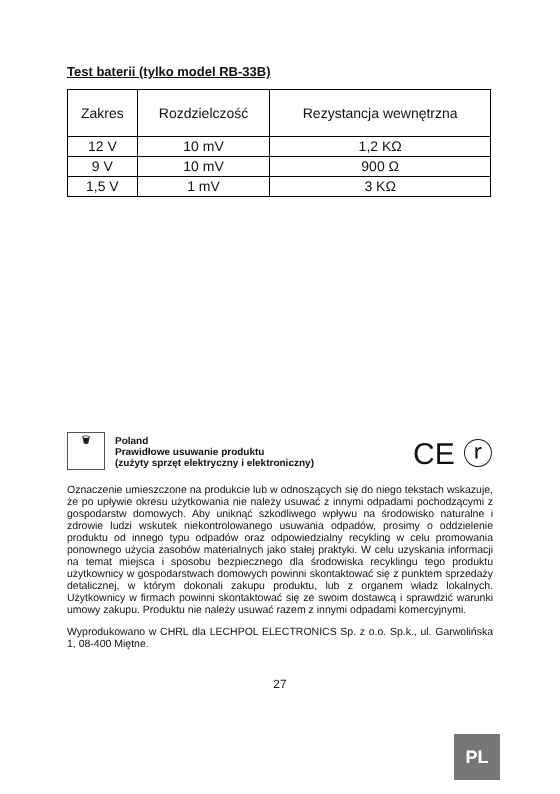Test baterii (tylko model RB-33B)
| Zakres | Rozdzielczość | Rezystancja wewnętrzna |
| 12 V | 10 mV | 1,2 KΩ |
| 9 V | 10 mV | 900 Ω |
| 1,5 V | 1 mV | 3 KΩ |
🗑
Poland
Prawidłowe usuwanie produktu
(zużyty sprzęt elektryczny i elektroniczny)
CE ⓡ
Oznaczenie umieszczone na produkcie lub w odnoszących się do niego tekstach wskazuje, że po upływie okresu użytkowania nie należy usuwać z innymi odpadami pochodzącymi z gospodarstw domowych. Aby uniknąć szkodliwego wpływu na środowisko naturalne i zdrowie ludzi wskutek niekontrolowanego usuwania odpadów, prosimy o oddzielenie produktu od innego typu odpadów oraz odpowiedzialny recykling w celu promowania ponownego użycia zasobów materialnych jako stałej praktyki. W celu uzyskania informacji na temat miejsca i sposobu bezpiecznego dla środowiska recyklingu tego produktu użytkownicy w gospodarstwach domowych powinni skontaktować się z punktem sprzedaży detalicznej, w którym dokonali zakupu produktu, lub z organem władz lokalnych. Użytkownicy w firmach powinni skontaktować się ze swoim dostawcą i sprawdzić warunki umowy zakupu. Produktu nie należy usuwać razem z innymi odpadami komercyjnymi.
Wyprodukowano w CHRL dla LECHPOL ELECTRONICS Sp. z o.o. Sp.k., ul. Garwolińska 1, 08-400 Miętne.
27
PL